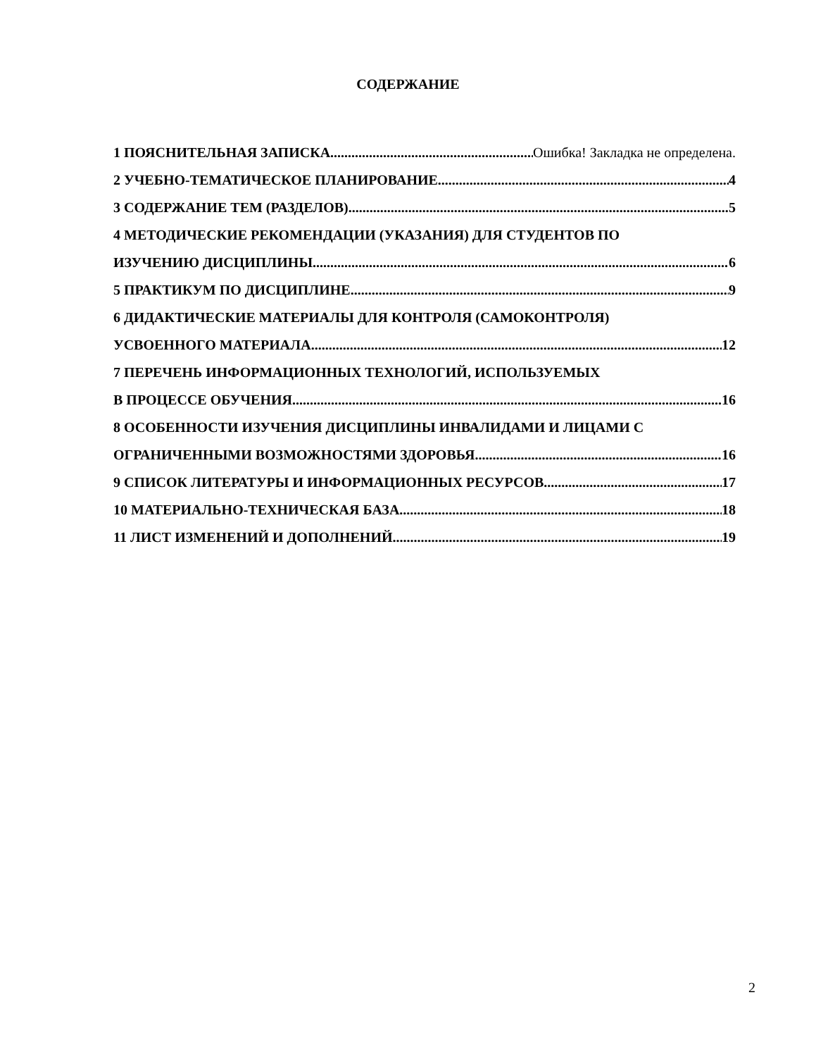СОДЕРЖАНИЕ
1 ПОЯСНИТЕЛЬНАЯ ЗАПИСКА Ошибка! Закладка не определена.
2 УЧЕБНО-ТЕМАТИЧЕСКОЕ ПЛАНИРОВАНИЕ 4
3 СОДЕРЖАНИЕ ТЕМ (РАЗДЕЛОВ) 5
4 МЕТОДИЧЕСКИЕ РЕКОМЕНДАЦИИ (УКАЗАНИЯ) ДЛЯ СТУДЕНТОВ ПО
ИЗУЧЕНИЮ ДИСЦИПЛИНЫ 6
5 ПРАКТИКУМ ПО ДИСЦИПЛИНЕ 9
6 ДИДАКТИЧЕСКИЕ МАТЕРИАЛЫ ДЛЯ КОНТРОЛЯ (САМОКОНТРОЛЯ)
УСВОЕННОГО МАТЕРИАЛА 12
7 ПЕРЕЧЕНЬ ИНФОРМАЦИОННЫХ ТЕХНОЛОГИЙ, ИСПОЛЬЗУЕМЫХ
В ПРОЦЕССЕ ОБУЧЕНИЯ 16
8 ОСОБЕННОСТИ ИЗУЧЕНИЯ ДИСЦИПЛИНЫ ИНВАЛИДАМИ И ЛИЦАМИ С
ОГРАНИЧЕННЫМИ ВОЗМОЖНОСТЯМИ ЗДОРОВЬЯ 16
9 СПИСОК ЛИТЕРАТУРЫ И ИНФОРМАЦИОННЫХ РЕСУРСОВ 17
10 МАТЕРИАЛЬНО-ТЕХНИЧЕСКАЯ БАЗА 18
11 ЛИСТ ИЗМЕНЕНИЙ И ДОПОЛНЕНИЙ 19
2